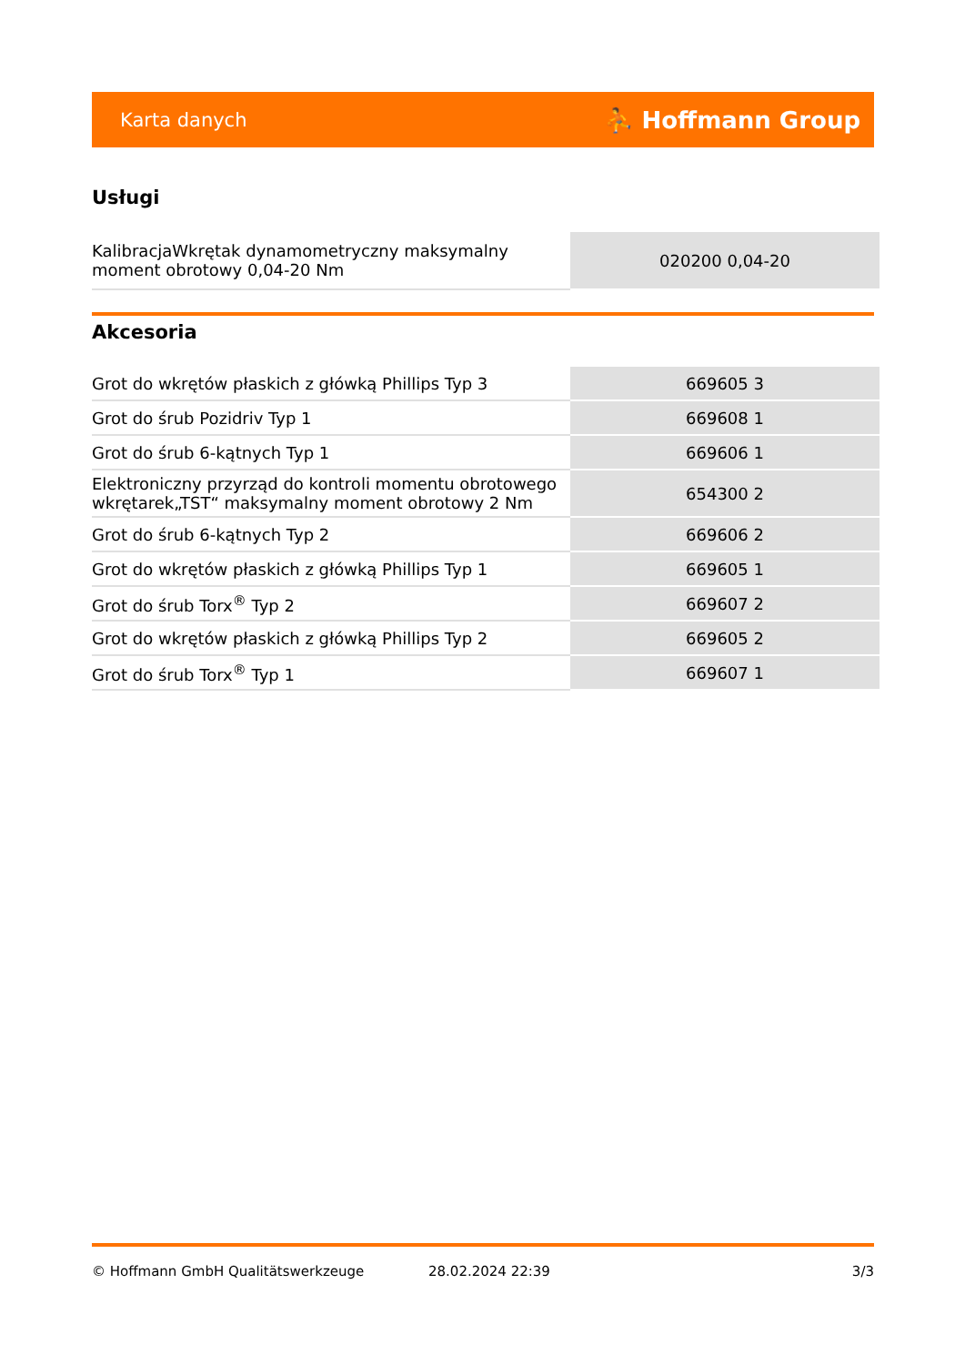Karta danych ⛹ Hoffmann Group
Usługi
| KalibracjaWkrętak dynamometryczny maksymalny moment obrotowy 0,04-20 Nm | 020200 0,04-20 |
Akcesoria
| Grot do wkrętów płaskich z główką Phillips Typ 3 | 669605 3 |
| Grot do śrub Pozidriv Typ 1 | 669608 1 |
| Grot do śrub 6-kątnych Typ 1 | 669606 1 |
| Elektroniczny przyrząd do kontroli momentu obrotowego wkrętarek„TST“ maksymalny moment obrotowy 2 Nm | 654300 2 |
| Grot do śrub 6-kątnych Typ 2 | 669606 2 |
| Grot do wkrętów płaskich z główką Phillips Typ 1 | 669605 1 |
| Grot do śrub Torx<sup>®</sup> Typ 2 | 669607 2 |
| Grot do wkrętów płaskich z główką Phillips Typ 2 | 669605 2 |
| Grot do śrub Torx<sup>®</sup> Typ 1 | 669607 1 |
© Hoffmann GmbH Qualitätswerkzeuge 28.02.2024 22:39 3/3